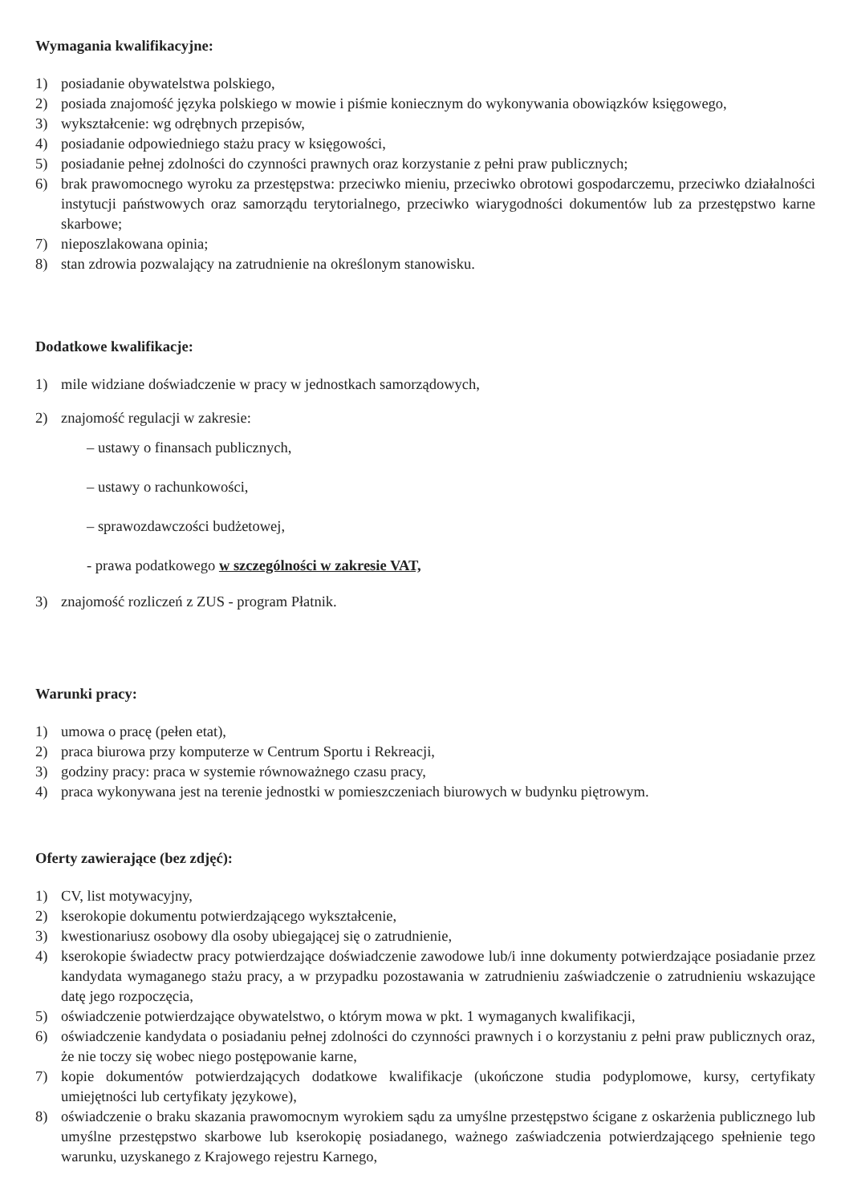Wymagania kwalifikacyjne:
1) posiadanie obywatelstwa polskiego,
2) posiada znajomość języka polskiego w mowie i piśmie koniecznym do wykonywania obowiązków księgowego,
3) wykształcenie: wg odrębnych przepisów,
4) posiadanie odpowiedniego stażu pracy w księgowości,
5) posiadanie pełnej zdolności do czynności prawnych oraz korzystanie z pełni praw publicznych;
6) brak prawomocnego wyroku za przestępstwa: przeciwko mieniu, przeciwko obrotowi gospodarczemu, przeciwko działalności instytucji państwowych oraz samorządu terytorialnego, przeciwko wiarygodności dokumentów lub za przestępstwo karne skarbowe;
7) nieposzlakowana opinia;
8) stan zdrowia pozwalający na zatrudnienie na określonym stanowisku.
Dodatkowe kwalifikacje:
1) mile widziane doświadczenie w pracy w jednostkach samorządowych,
2) znajomość regulacji w zakresie:
– ustawy o finansach publicznych,
– ustawy o rachunkowości,
– sprawozdawczości budżetowej,
- prawa podatkowego w szczególności w zakresie VAT,
3) znajomość rozliczeń z ZUS - program Płatnik.
Warunki pracy:
1) umowa o pracę (pełen etat),
2) praca biurowa przy komputerze w Centrum Sportu i Rekreacji,
3) godziny pracy: praca w systemie równoważnego czasu pracy,
4) praca wykonywana jest na terenie jednostki w pomieszczeniach biurowych w budynku piętrowym.
Oferty zawierające (bez zdjęć):
1) CV, list motywacyjny,
2) kserokopie dokumentu potwierdzającego wykształcenie,
3) kwestionariusz osobowy dla osoby ubiegającej się o zatrudnienie,
4) kserokopie świadectw pracy potwierdzające doświadczenie zawodowe lub/i inne dokumenty potwierdzające posiadanie przez kandydata wymaganego stażu pracy, a w przypadku pozostawania w zatrudnieniu zaświadczenie o zatrudnieniu wskazujące datę jego rozpoczęcia,
5) oświadczenie potwierdzające obywatelstwo, o którym mowa w pkt. 1 wymaganych kwalifikacji,
6) oświadczenie kandydata o posiadaniu pełnej zdolności do czynności prawnych i o korzystaniu z pełni praw publicznych oraz, że nie toczy się wobec niego postępowanie karne,
7) kopie dokumentów potwierdzających dodatkowe kwalifikacje (ukończone studia podyplomowe, kursy, certyfikaty umiejętności lub certyfikaty językowe),
8) oświadczenie o braku skazania prawomocnym wyrokiem sądu za umyślne przestępstwo ścigane z oskarżenia publicznego lub umyślne przestępstwo skarbowe lub kserokopię posiadanego, ważnego zaświadczenia potwierdzającego spełnienie tego warunku, uzyskanego z Krajowego rejestru Karnego,